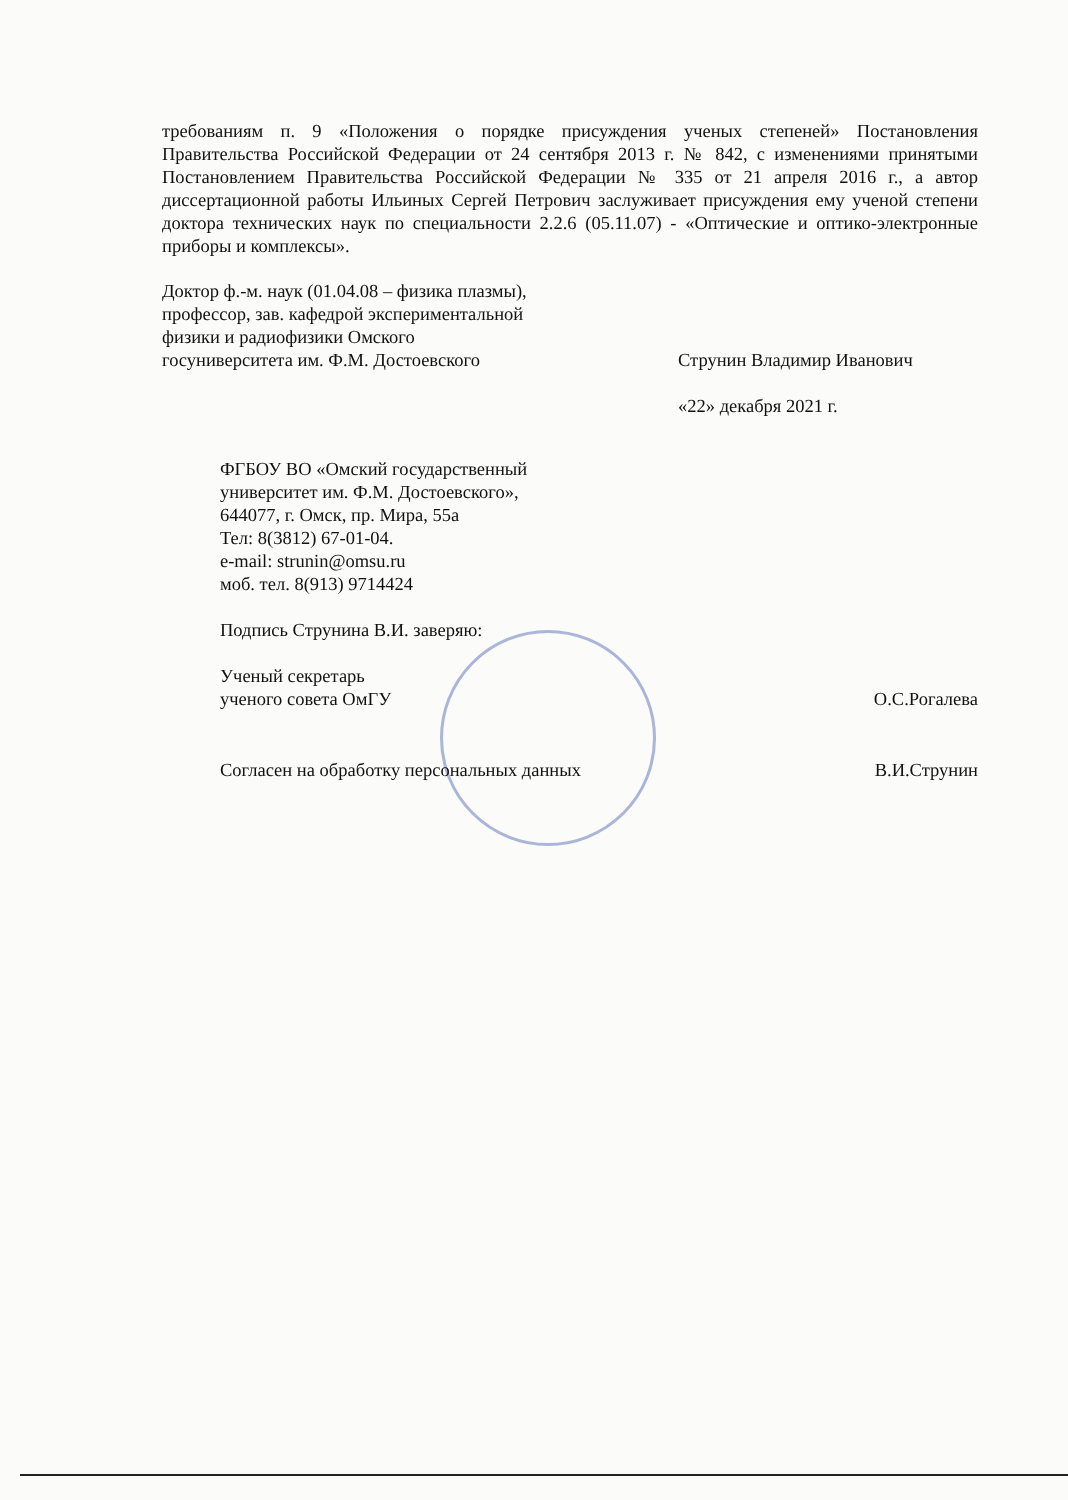требованиям п. 9 «Положения о порядке присуждения ученых степеней» Постановления Правительства Российской Федерации от 24 сентября 2013 г. № 842, с изменениями принятыми Постановлением Правительства Российской Федерации № 335 от 21 апреля 2016 г., а автор диссертационной работы Ильиных Сергей Петрович заслуживает присуждения ему ученой степени доктора технических наук по специальности 2.2.6 (05.11.07) - «Оптические и оптико-электронные приборы и комплексы».
Доктор ф.-м. наук (01.04.08 – физика плазмы),
профессор, зав. кафедрой экспериментальной
физики и радиофизики Омского
госуниверситета им. Ф.М. Достоевского
Струнин Владимир Иванович
«22» декабря 2021 г.
ФГБОУ ВО «Омский государственный
университет им. Ф.М. Достоевского»,
644077, г. Омск, пр. Мира, 55а
Тел: 8(3812) 67-01-04.
e-mail: strunin@omsu.ru
моб. тел. 8(913) 9714424
Подпись Струнина В.И. заверяю:
Ученый секретарь
ученого совета ОмГУ
О.С.Рогалева
Согласен на обработку персональных данных
В.И.Струнин